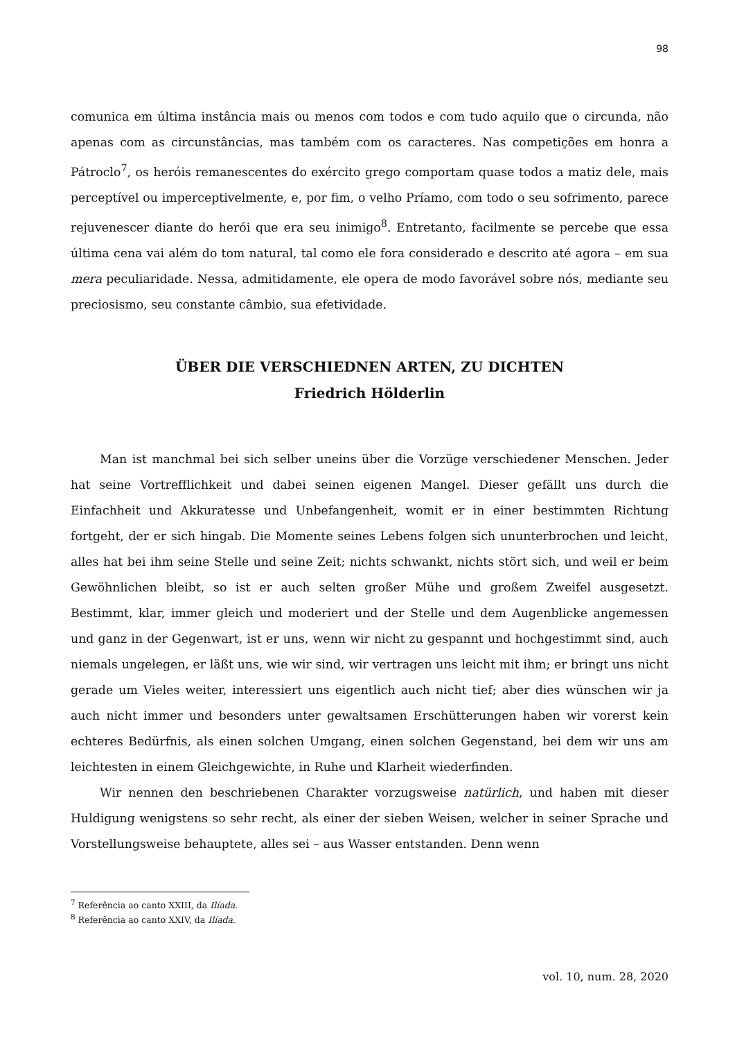98
comunica em última instância mais ou menos com todos e com tudo aquilo que o circunda, não apenas com as circunstâncias, mas também com os caracteres. Nas competições em honra a Pátroclo<sup>7</sup>, os heróis remanescentes do exército grego comportam quase todos a matiz dele, mais perceptível ou imperceptivelmente, e, por fim, o velho Príamo, com todo o seu sofrimento, parece rejuvenescer diante do herói que era seu inimigo<sup>8</sup>. Entretanto, facilmente se percebe que essa última cena vai além do tom natural, tal como ele fora considerado e descrito até agora – em sua mera peculiaridade. Nessa, admitidamente, ele opera de modo favorável sobre nós, mediante seu preciosismo, seu constante câmbio, sua efetividade.
ÜBER DIE VERSCHIEDNEN ARTEN, ZU DICHTEN
Friedrich Hölderlin
Man ist manchmal bei sich selber uneins über die Vorzüge verschiedener Menschen. Jeder hat seine Vortrefflichkeit und dabei seinen eigenen Mangel. Dieser gefällt uns durch die Einfachheit und Akkuratesse und Unbefangenheit, womit er in einer bestimmten Richtung fortgeht, der er sich hingab. Die Momente seines Lebens folgen sich ununterbrochen und leicht, alles hat bei ihm seine Stelle und seine Zeit; nichts schwankt, nichts stört sich, und weil er beim Gewöhnlichen bleibt, so ist er auch selten großer Mühe und großem Zweifel ausgesetzt. Bestimmt, klar, immer gleich und moderiert und der Stelle und dem Augenblicke angemessen und ganz in der Gegenwart, ist er uns, wenn wir nicht zu gespannt und hochgestimmt sind, auch niemals ungelegen, er läßt uns, wie wir sind, wir vertragen uns leicht mit ihm; er bringt uns nicht gerade um Vieles weiter, interessiert uns eigentlich auch nicht tief; aber dies wünschen wir ja auch nicht immer und besonders unter gewaltsamen Erschütterungen haben wir vorerst kein echteres Bedürfnis, als einen solchen Umgang, einen solchen Gegenstand, bei dem wir uns am leichtesten in einem Gleichgewichte, in Ruhe und Klarheit wiederfinden.
Wir nennen den beschriebenen Charakter vorzugsweise natürlich, und haben mit dieser Huldigung wenigstens so sehr recht, als einer der sieben Weisen, welcher in seiner Sprache und Vorstellungsweise behauptete, alles sei – aus Wasser entstanden. Denn wenn
<sup>7</sup> Referência ao canto XXIII, da Ilíada.
<sup>8</sup> Referência ao canto XXIV, da Ilíada.
vol. 10, num. 28, 2020